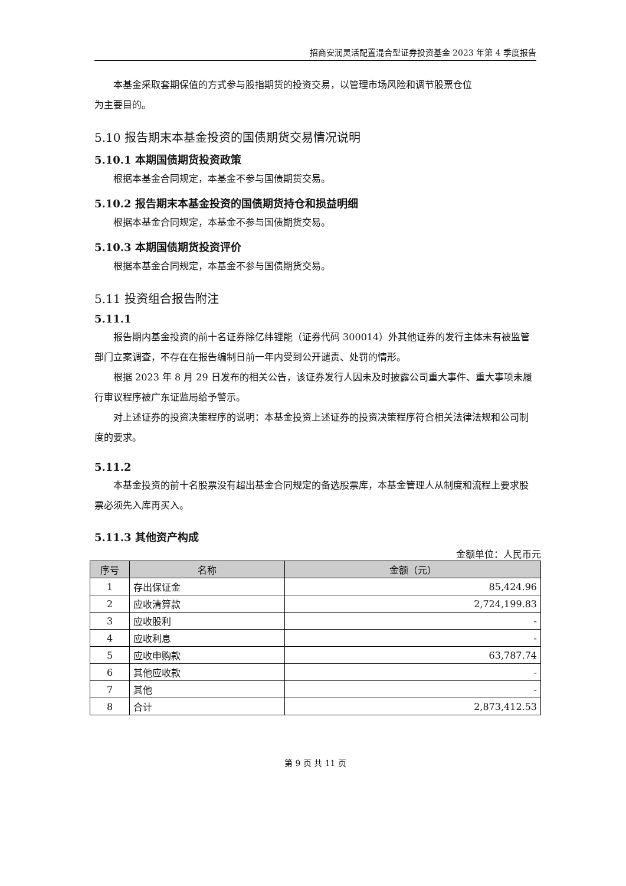招商安润灵活配置混合型证券投资基金 2023 年第 4 季度报告
本基金采取套期保值的方式参与股指期货的投资交易，以管理市场风险和调节股票仓位
为主要目的。
5.10 报告期末本基金投资的国债期货交易情况说明
5.10.1 本期国债期货投资政策
根据本基金合同规定，本基金不参与国债期货交易。
5.10.2 报告期末本基金投资的国债期货持仓和损益明细
根据本基金合同规定，本基金不参与国债期货交易。
5.10.3 本期国债期货投资评价
根据本基金合同规定，本基金不参与国债期货交易。
5.11 投资组合报告附注
5.11.1
报告期内基金投资的前十名证券除亿纬锂能（证券代码 300014）外其他证券的发行主体未有被监管部门立案调查，不存在在报告编制日前一年内受到公开谴责、处罚的情形。
根据 2023 年 8 月 29 日发布的相关公告，该证券发行人因未及时披露公司重大事件、重大事项未履行审议程序被广东证监局给予警示。
对上述证券的投资决策程序的说明：本基金投资上述证券的投资决策程序符合相关法律法规和公司制度的要求。
5.11.2
本基金投资的前十名股票没有超出基金合同规定的备选股票库，本基金管理人从制度和流程上要求股票必须先入库再买入。
5.11.3 其他资产构成
金额单位：人民币元
| 序号 | 名称 | 金额（元） |
| --- | --- | --- |
| 1 | 存出保证金 | 85,424.96 |
| 2 | 应收清算款 | 2,724,199.83 |
| 3 | 应收股利 | - |
| 4 | 应收利息 | - |
| 5 | 应收申购款 | 63,787.74 |
| 6 | 其他应收款 | - |
| 7 | 其他 | - |
| 8 | 合计 | 2,873,412.53 |
第 9 页 共 11 页